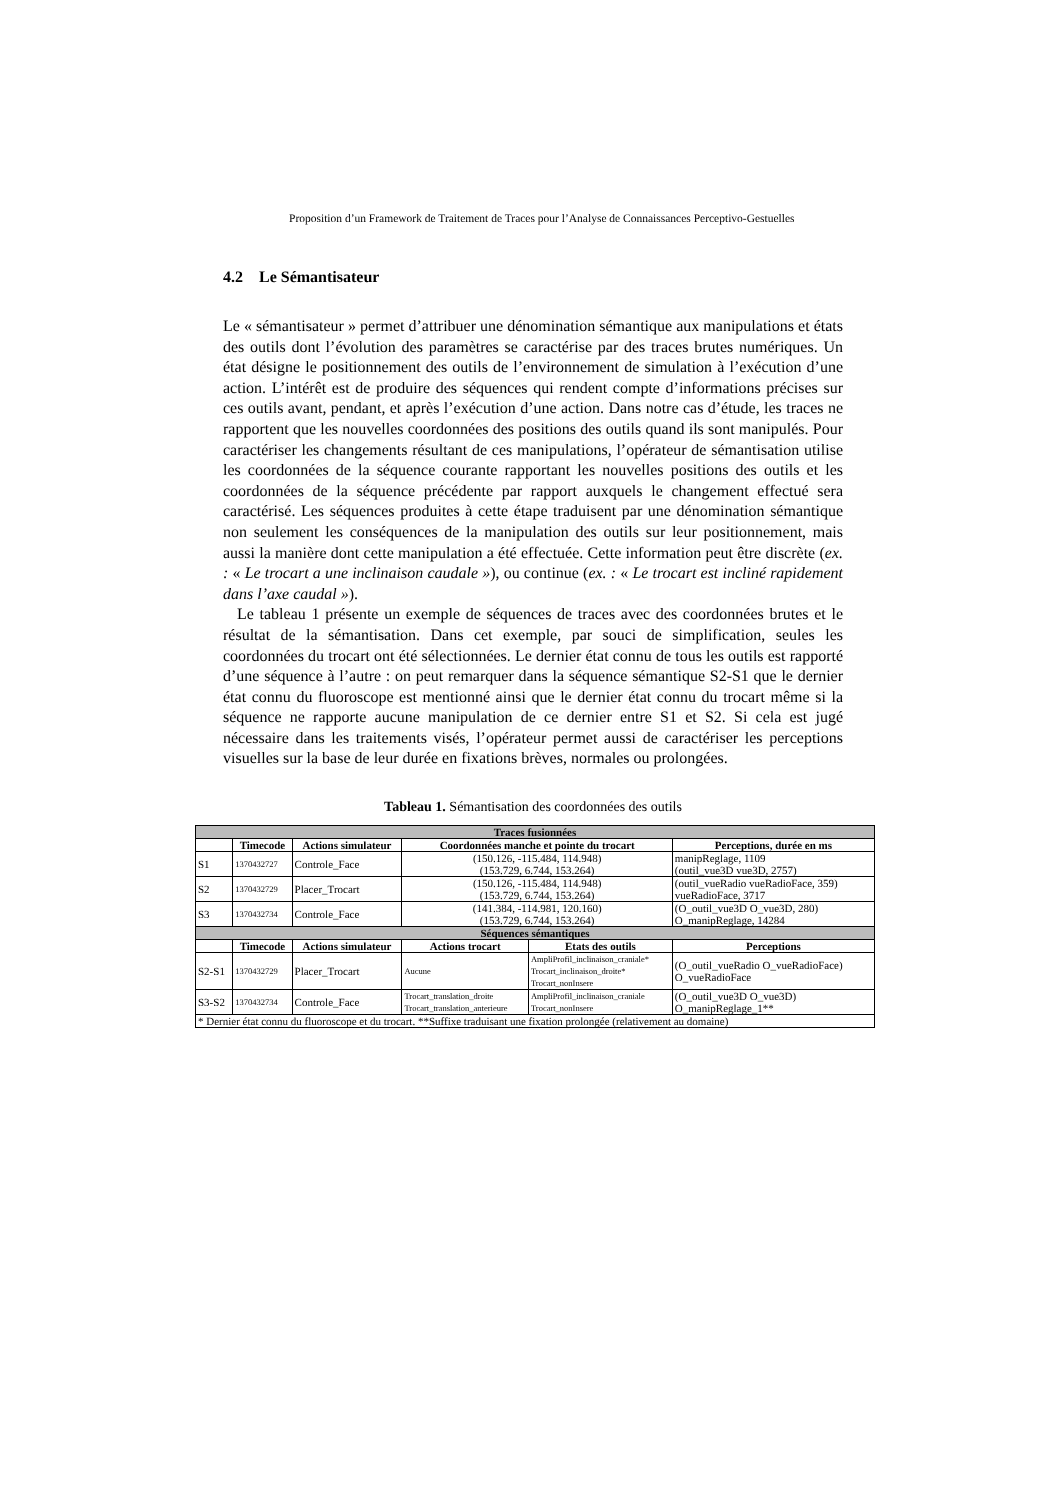Proposition d’un Framework de Traitement de Traces pour l’Analyse de Connaissances Perceptivo-Gestuelles
4.2 Le Sémantisateur
Le « sémantisateur » permet d’attribuer une dénomination sémantique aux manipulations et états des outils dont l’évolution des paramètres se caractérise par des traces brutes numériques. Un état désigne le positionnement des outils de l’environnement de simulation à l’exécution d’une action. L’intérêt est de produire des séquences qui rendent compte d’informations précises sur ces outils avant, pendant, et après l’exécution d’une action. Dans notre cas d’étude, les traces ne rapportent que les nouvelles coordonnées des positions des outils quand ils sont manipulés. Pour caractériser les changements résultant de ces manipulations, l’opérateur de sémantisation utilise les coordonnées de la séquence courante rapportant les nouvelles positions des outils et les coordonnées de la séquence précédente par rapport auxquels le changement effectué sera caractérisé. Les séquences produites à cette étape traduisent par une dénomination sémantique non seulement les conséquences de la manipulation des outils sur leur positionnement, mais aussi la manière dont cette manipulation a été effectuée. Cette information peut être discrète (ex. : « Le trocart a une inclinaison caudale »), ou continue (ex. : « Le trocart est incliné rapidement dans l’axe caudal »).
Le tableau 1 présente un exemple de séquences de traces avec des coordonnées brutes et le résultat de la sémantisation. Dans cet exemple, par souci de simplification, seules les coordonnées du trocart ont été sélectionnées. Le dernier état connu de tous les outils est rapporté d’une séquence à l’autre : on peut remarquer dans la séquence sémantique S2-S1 que le dernier état connu du fluoroscope est mentionné ainsi que le dernier état connu du trocart même si la séquence ne rapporte aucune manipulation de ce dernier entre S1 et S2. Si cela est jugé nécessaire dans les traitements visés, l’opérateur permet aussi de caractériser les perceptions visuelles sur la base de leur durée en fixations brèves, normales ou prolongées.
Tableau 1. Sémantisation des coordonnées des outils
| Traces fusionnées | | | | | |
| | Timecode | Actions simulateur | Coordonnées manche et pointe du trocart | | Perceptions, durée en ms |
| S1 | 1370432727 | Controle_Face | (150.126, -115.484, 114.948) (153.729, 6.744, 153.264) | | manipReglage, 1109 (outil_vue3D vue3D, 2757) |
| S2 | 1370432729 | Placer_Trocart | (150.126, -115.484, 114.948) (153.729, 6.744, 153.264) | | (outil_vueRadio vueRadioFace, 359) vueRadioFace, 3717 |
| S3 | 1370432734 | Controle_Face | (141.384, -114.981, 120.160) (153.729, 6.744, 153.264) | | (O_outil_vue3D O_vue3D, 280) O_manipReglage, 14284 |
| Séquences sémantiques | | | | | |
| | Timecode | Actions simulateur | Actions trocart | Etats des outils | Perceptions |
| S2-S1 | 1370432729 | Placer_Trocart | Aucune | AmpliProfil_inclinaison_craniale* Trocart_inclinaison_droite* Trocart_nonInsere | (O_outil_vueRadio O_vueRadioFace) O_vueRadioFace |
| S3-S2 | 1370432734 | Controle_Face | Trocart_translation_droite Trocart_translation_anterieure | AmpliProfil_inclinaison_craniale Trocart_nonInsere | (O_outil_vue3D O_vue3D) O_manipReglage_1** |
| * Dernier état connu du fluoroscope et du trocart. **Suffixe traduisant une fixation prolongée (relativement au domaine) | | | | | |